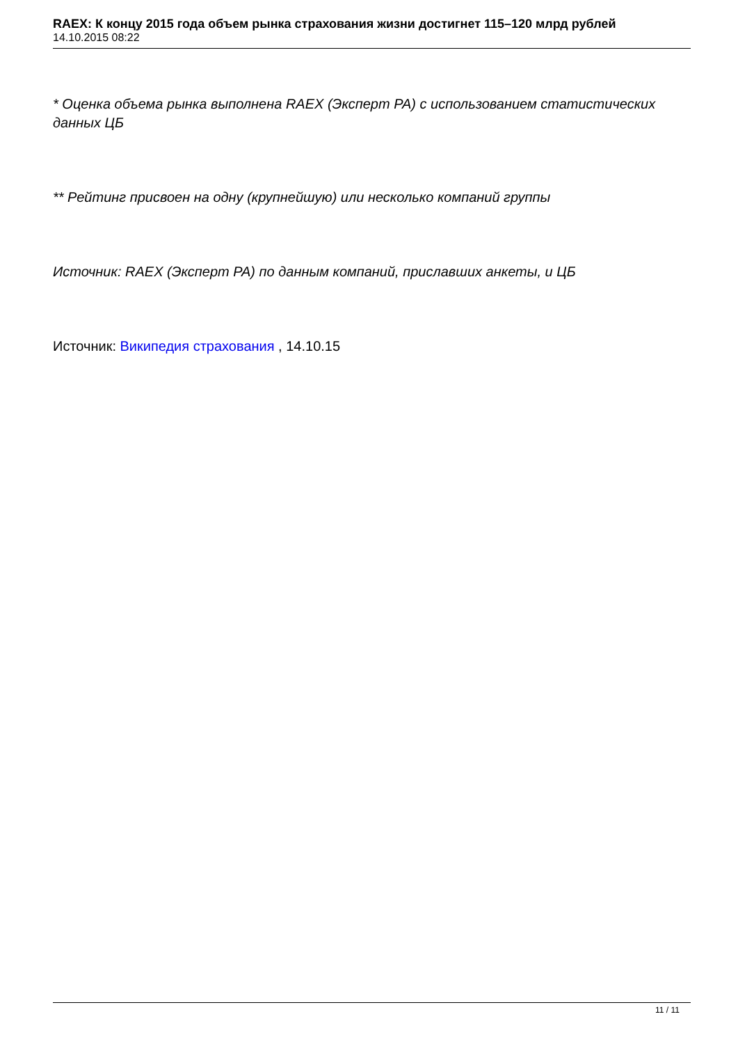RAEX: К концу 2015 года объем рынка страхования жизни достигнет 115–120 млрд рублей
14.10.2015 08:22
* Оценка объема рынка выполнена RAEX (Эксперт РА) с использованием статистических данных ЦБ
** Рейтинг присвоен на одну (крупнейшую) или несколько компаний группы
Источник: RAEX (Эксперт РА) по данным компаний, приславших анкеты, и ЦБ
Источник: Википедия страхования , 14.10.15
11 / 11